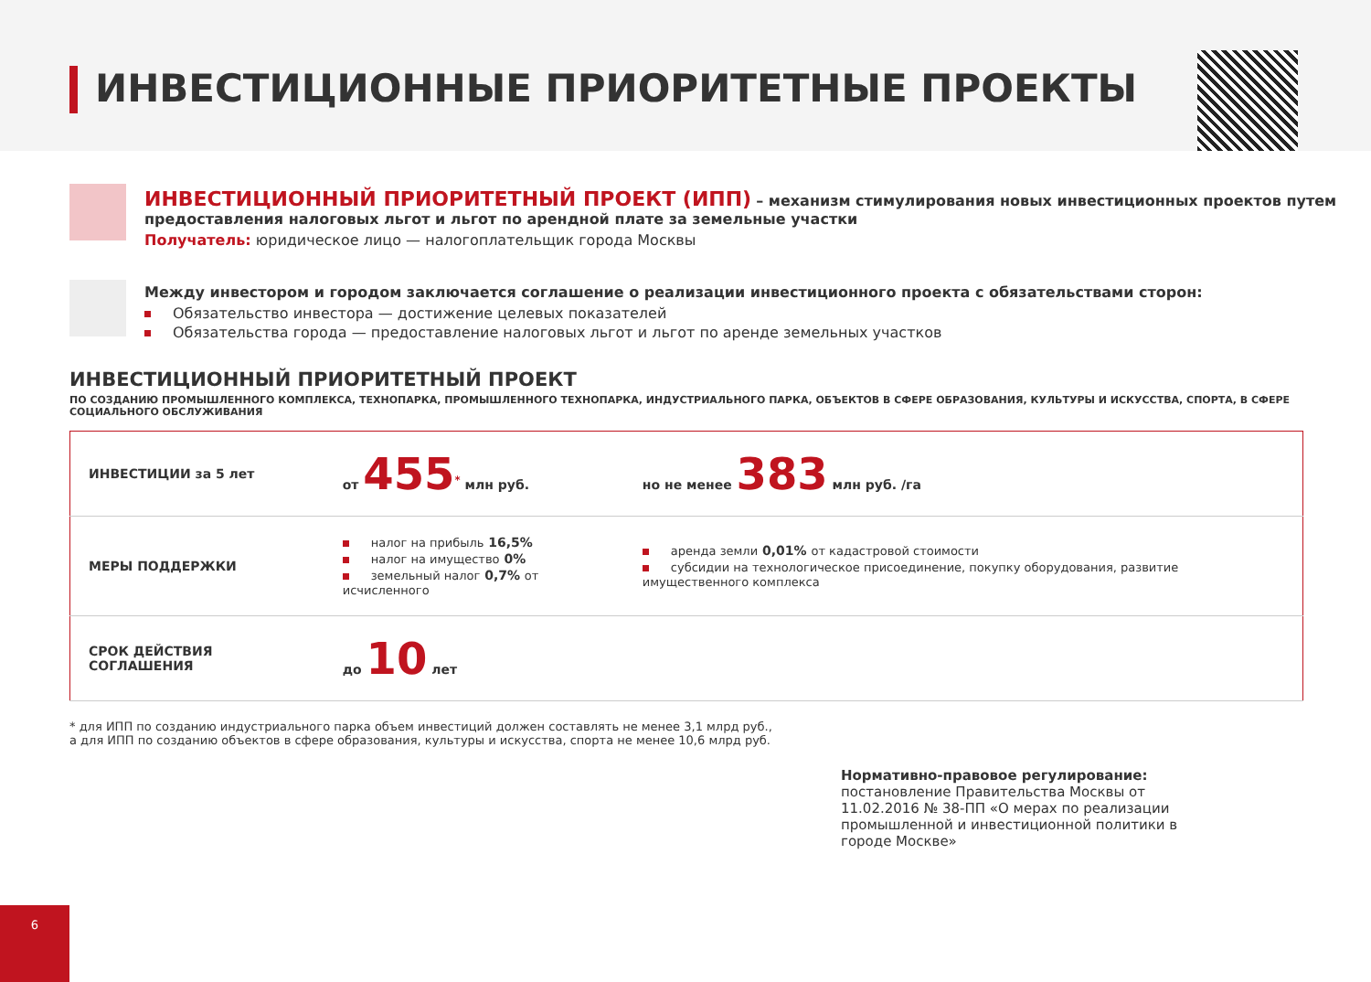ИНВЕСТИЦИОННЫЕ ПРИОРИТЕТНЫЕ ПРОЕКТЫ
ИНВЕСТИЦИОННЫЙ ПРИОРИТЕТНЫЙ ПРОЕКТ (ИПП) – механизм стимулирования новых инвестиционных проектов путем предоставления налоговых льгот и льгот по арендной плате за земельные участки
Получатель: юридическое лицо — налогоплательщик города Москвы
Между инвестором и городом заключается соглашение о реализации инвестиционного проекта с обязательствами сторон:
Обязательство инвестора — достижение целевых показателей
Обязательства города — предоставление налоговых льгот и льгот по аренде земельных участков
ИНВЕСТИЦИОННЫЙ ПРИОРИТЕТНЫЙ ПРОЕКТ
ПО СОЗДАНИЮ ПРОМЫШЛЕННОГО КОМПЛЕКСА, ТЕХНОПАРКА, ПРОМЫШЛЕННОГО ТЕХНОПАРКА, ИНДУСТРИАЛЬНОГО ПАРКА, ОБЪЕКТОВ В СФЕРЕ ОБРАЗОВАНИЯ, КУЛЬТУРЫ И ИСКУССТВА, СПОРТА, В СФЕРЕ СОЦИАЛЬНОГО ОБСЛУЖИВАНИЯ
| ИНВЕСТИЦИИ за 5 лет | от 455<sup>*</sup> млн руб. | но не менее 383 млн руб. /га |
| МЕРЫ ПОДДЕРЖКИ | налог на прибыль 16,5% налог на имущество 0% земельный налог 0,7% от исчисленного | аренда земли 0,01% от кадастровой стоимости субсидии на технологическое присоединение, покупку оборудования, развитие имущественного комплекса |
| СРОК ДЕЙСТВИЯ СОГЛАШЕНИЯ | до 10 лет | |
* для ИПП по созданию индустриального парка объем инвестиций должен составлять не менее 3,1 млрд руб.,
а для ИПП по созданию объектов в сфере образования, культуры и искусства, спорта не менее 10,6 млрд руб.
Нормативно-правовое регулирование:
постановление Правительства Москвы от 11.02.2016 № 38-ПП «О мерах по реализации промышленной и инвестиционной политики в городе Москве»
6